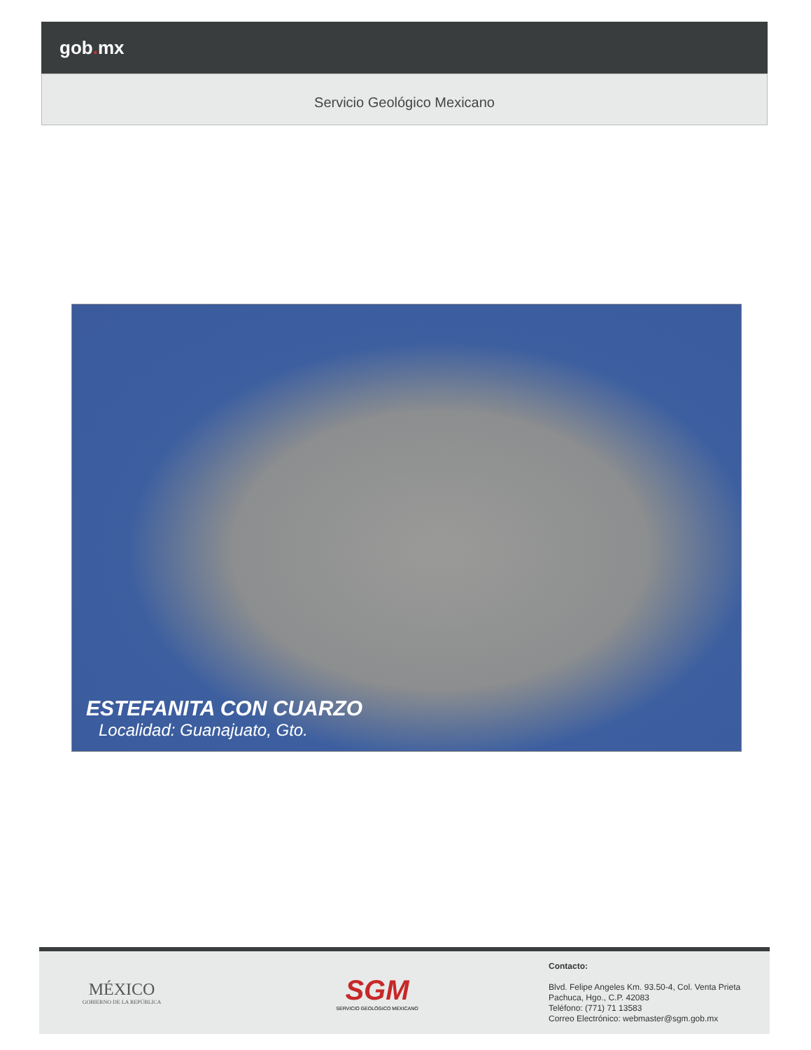gob. mx
Servicio Geológico Mexicano
ESTEFANITA CON CUARZO
Localidad: Guanajuato, Gto.
MÉXICO
GOBIERNO DE LA REPÚBLICA
SGM
SERVICIO GEOLÓGICO MEXICANO
Contacto:
Blvd. Felipe Angeles Km. 93.50-4, Col. Venta Prieta
Pachuca, Hgo., C.P. 42083
Teléfono: (771) 71 13583
Correo Electrónico: webmaster@sgm.gob.mx